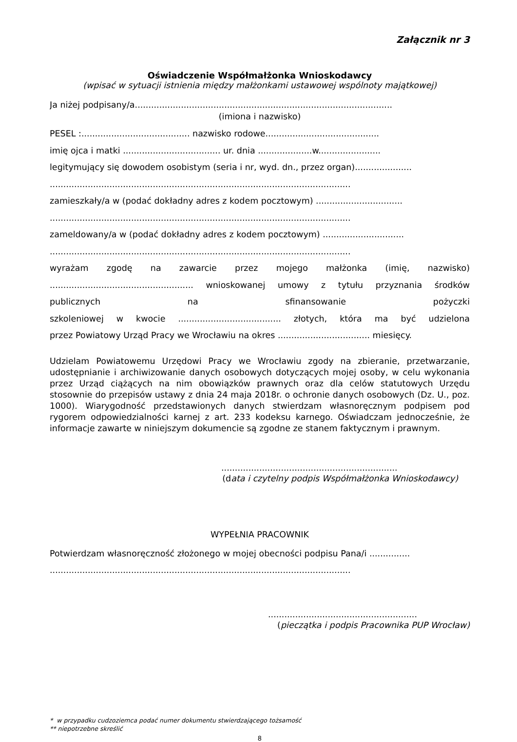Załącznik nr 3
Oświadczenie Współmałżonka Wnioskodawcy
(wpisać w sytuacji istnienia między małżonkami ustawowej wspólnoty majątkowej)
Ja niżej podpisany/a...............................................................................................
(imiona i nazwisko)
PESEL :........................................ nazwisko rodowe..........................................
imię ojca i matki .................................... ur. dnia ....................w.......................
legitymujący się dowodem osobistym (seria i nr, wyd. dn., przez organ).....................
...............................................................................................................
zamieszkały/a w (podać dokładny adres z kodem pocztowym) ................................
...............................................................................................................
zameldowany/a w (podać dokładny adres z kodem pocztowym) ..............................
...............................................................................................................
wyrażam zgodę na zawarcie przez mojego małżonka (imię, nazwisko)
..................................................... wnioskowanej umowy z tytułu przyznania środków
publicznych na sfinansowanie pożyczki
szkoleniowej w kwocie ...................................... złotych, która ma być udzielona
przez Powiatowy Urząd Pracy we Wrocławiu na okres .................................. miesięcy.
Udzielam Powiatowemu Urzędowi Pracy we Wrocławiu zgody na zbieranie, przetwarzanie, udostępnianie i archiwizowanie danych osobowych dotyczących mojej osoby, w celu wykonania przez Urząd ciążących na nim obowiązków prawnych oraz dla celów statutowych Urzędu stosownie do przepisów ustawy z dnia 24 maja 2018r. o ochronie danych osobowych (Dz. U., poz. 1000). Wiarygodność przedstawionych danych stwierdzam własnoręcznym podpisem pod rygorem odpowiedzialności karnej z art. 233 kodeksu karnego. Oświadczam jednocześnie, że informacje zawarte w niniejszym dokumencie są zgodne ze stanem faktycznym i prawnym.
.................................................................
(data i czytelny podpis Współmałżonka Wnioskodawcy)
WYPEŁNIA PRACOWNIK
Potwierdzam własnoręczność złożonego w mojej obecności podpisu Pana/i ...............
...............................................................................................................
.......................................................
(pieczątka i podpis Pracownika PUP Wrocław)
* w przypadku cudzoziemca podać numer dokumentu stwierdzającego tożsamość
** niepotrzebne skreślić
8